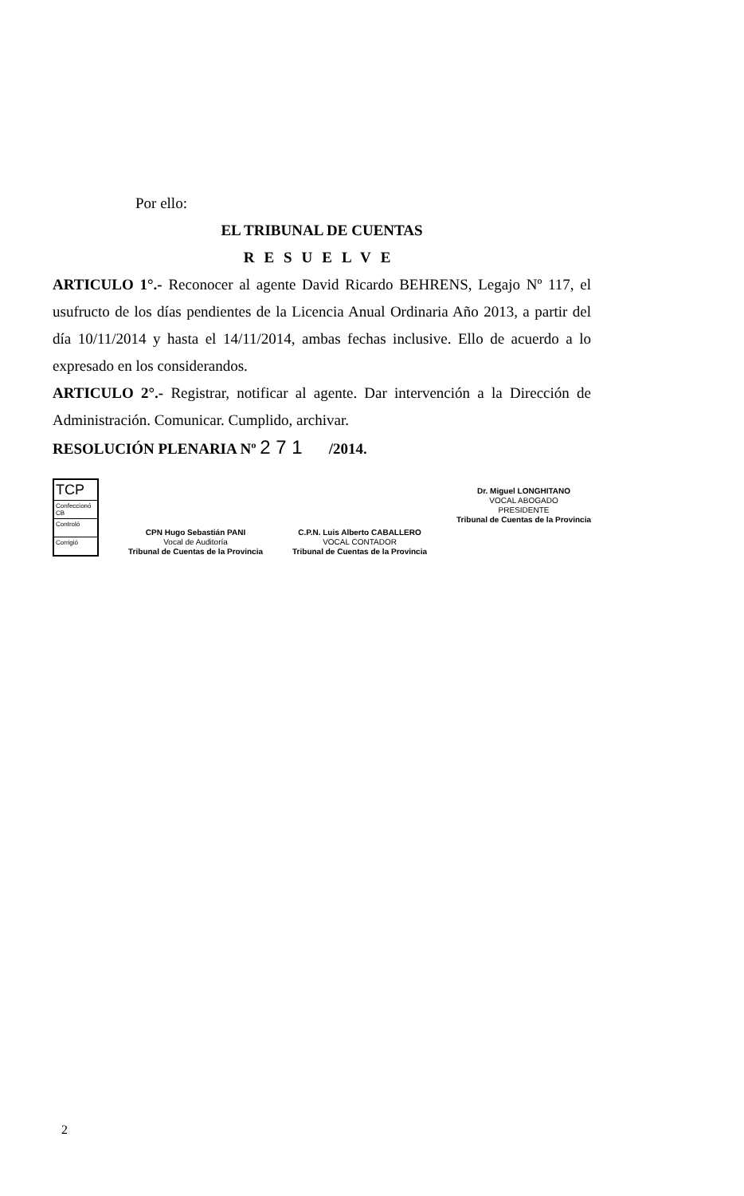Por ello:
EL TRIBUNAL DE CUENTAS
RESUELVE
ARTICULO 1°.- Reconocer al agente David Ricardo BEHRENS, Legajo Nº 117, el usufructo de los días pendientes de la Licencia Anual Ordinaria Año 2013, a partir del día 10/11/2014 y hasta el 14/11/2014, ambas fechas inclusive. Ello de acuerdo a lo expresado en los considerandos.
ARTICULO 2°.- Registrar, notificar al agente. Dar intervención a la Dirección de Administración. Comunicar. Cumplido, archivar.
RESOLUCIÓN PLENARIA Nº 2 7 1 /2014.
TCP
Confeccionó
CB
Controló
Corrigió
CPN Hugo Sebastián PANI
Vocal de Auditoría
Tribunal de Cuentas de la Provincia
C.P.N. Luis Alberto CABALLERO
VOCAL CONTADOR
Tribunal de Cuentas de la Provincia
Dr. Miguel LONGHITANO
VOCAL ABOGADO
PRESIDENTE
Tribunal de Cuentas de la Provincia
2